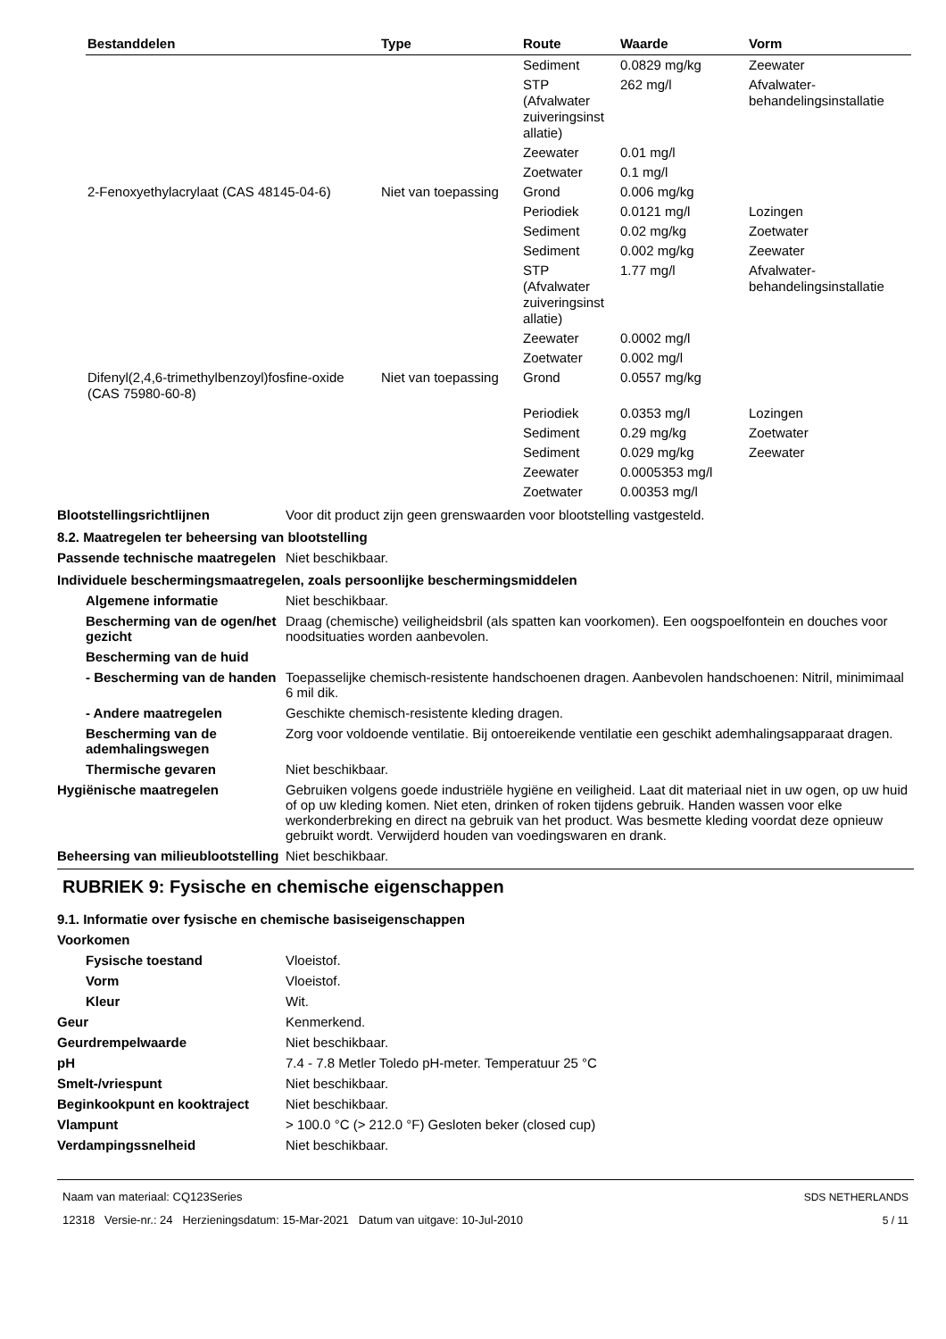| Bestanddelen | Type | Route | Waarde | Vorm |
| --- | --- | --- | --- | --- |
| | | Sediment | 0.0829 mg/kg | Zeewater |
| | | STP (Afvalwater zuiveringsinst allatie) | 262 mg/l | Afvalwater-behandelingsinstallatie |
| | | Zeewater | 0.01 mg/l | |
| | | Zoetwater | 0.1 mg/l | |
| 2-Fenoxyethylacrylaat (CAS 48145-04-6) | Niet van toepassing | Grond | 0.006 mg/kg | |
| | | Periodiek | 0.0121 mg/l | Lozingen |
| | | Sediment | 0.02 mg/kg | Zoetwater |
| | | Sediment | 0.002 mg/kg | Zeewater |
| | | STP (Afvalwater zuiveringsinst allatie) | 1.77 mg/l | Afvalwater-behandelingsinstallatie |
| | | Zeewater | 0.0002 mg/l | |
| | | Zoetwater | 0.002 mg/l | |
| Difenyl(2,4,6-trimethylbenzoyl)fosfine-oxide (CAS 75980-60-8) | Niet van toepassing | Grond | 0.0557 mg/kg | |
| | | Periodiek | 0.0353 mg/l | Lozingen |
| | | Sediment | 0.29 mg/kg | Zoetwater |
| | | Sediment | 0.029 mg/kg | Zeewater |
| | | Zeewater | 0.0005353 mg/l | |
| | | Zoetwater | 0.00353 mg/l | |
Blootstellingsrichtlijnen Voor dit product zijn geen grenswaarden voor blootstelling vastgesteld.
8.2. Maatregelen ter beheersing van blootstelling
Passende technische maatregelen
Niet beschikbaar.
Individuele beschermingsmaatregelen, zoals persoonlijke beschermingsmiddelen
Algemene informatie Niet beschikbaar.
Bescherming van de ogen/het gezicht
Draag (chemische) veiligheidsbril (als spatten kan voorkomen). Een oogspoelfontein en douches voor noodsituaties worden aanbevolen.
Bescherming van de huid
- Bescherming van de handen
Toepasselijke chemisch-resistente handschoenen dragen. Aanbevolen handschoenen: Nitril, minimimaal 6 mil dik.
- Andere maatregelen Geschikte chemisch-resistente kleding dragen.
Bescherming van de ademhalingswegen
Zorg voor voldoende ventilatie. Bij ontoereikende ventilatie een geschikt ademhalingsapparaat dragen.
Thermische gevaren Niet beschikbaar.
Hygiënische maatregelen Gebruiken volgens goede industriële hygiëne en veiligheid. Laat dit materiaal niet in uw ogen, op uw huid of op uw kleding komen. Niet eten, drinken of roken tijdens gebruik. Handen wassen voor elke werkonderbreking en direct na gebruik van het product. Was besmette kleding voordat deze opnieuw gebruikt wordt. Verwijderd houden van voedingswaren en drank.
Beheersing van milieublootstelling
Niet beschikbaar.
RUBRIEK 9: Fysische en chemische eigenschappen
9.1. Informatie over fysische en chemische basiseigenschappen
Voorkomen
Fysische toestand Vloeistof.
Vorm Vloeistof.
Kleur Wit.
Geur Kenmerkend.
Geurdrempelwaarde Niet beschikbaar.
pH 7.4 - 7.8 Metler Toledo pH-meter. Temperatuur 25 °C
Smelt-/vriespunt Niet beschikbaar.
Beginkookpunt en kooktraject Niet beschikbaar.
Vlampunt > 100.0 °C (> 212.0 °F) Gesloten beker (closed cup)
Verdampingssnelheid Niet beschikbaar.
Naam van materiaal: CQ123Series
12318 Versie-nr.: 24 Herzieningsdatum: 15-Mar-2021 Datum van uitgave: 10-Jul-2010
SDS NETHERLANDS
5 / 11